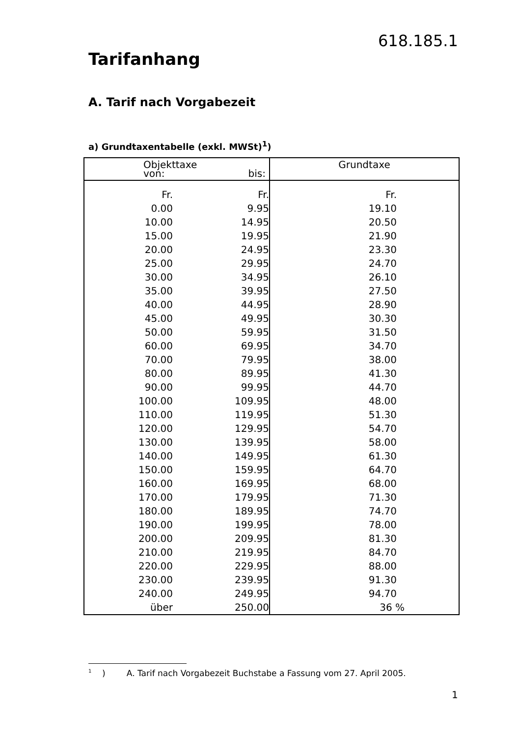618.185.1
Tarifanhang
A. Tarif nach Vorgabezeit
a) Grundtaxentabelle (exkl. MWSt)<sup>1</sup>)
| Objekttaxe von: bis: | | Grundtaxe |
| --- | --- | --- |
| Fr. | Fr. | Fr. |
| 0.00 | 9.95 | 19.10 |
| 10.00 | 14.95 | 20.50 |
| 15.00 | 19.95 | 21.90 |
| 20.00 | 24.95 | 23.30 |
| 25.00 | 29.95 | 24.70 |
| 30.00 | 34.95 | 26.10 |
| 35.00 | 39.95 | 27.50 |
| 40.00 | 44.95 | 28.90 |
| 45.00 | 49.95 | 30.30 |
| 50.00 | 59.95 | 31.50 |
| 60.00 | 69.95 | 34.70 |
| 70.00 | 79.95 | 38.00 |
| 80.00 | 89.95 | 41.30 |
| 90.00 | 99.95 | 44.70 |
| 100.00 | 109.95 | 48.00 |
| 110.00 | 119.95 | 51.30 |
| 120.00 | 129.95 | 54.70 |
| 130.00 | 139.95 | 58.00 |
| 140.00 | 149.95 | 61.30 |
| 150.00 | 159.95 | 64.70 |
| 160.00 | 169.95 | 68.00 |
| 170.00 | 179.95 | 71.30 |
| 180.00 | 189.95 | 74.70 |
| 190.00 | 199.95 | 78.00 |
| 200.00 | 209.95 | 81.30 |
| 210.00 | 219.95 | 84.70 |
| 220.00 | 229.95 | 88.00 |
| 230.00 | 239.95 | 91.30 |
| 240.00 | 249.95 | 94.70 |
| über | 250.00 | 36 % |
<sup>1</sup> ) A. Tarif nach Vorgabezeit Buchstabe a Fassung vom 27. April 2005.
1